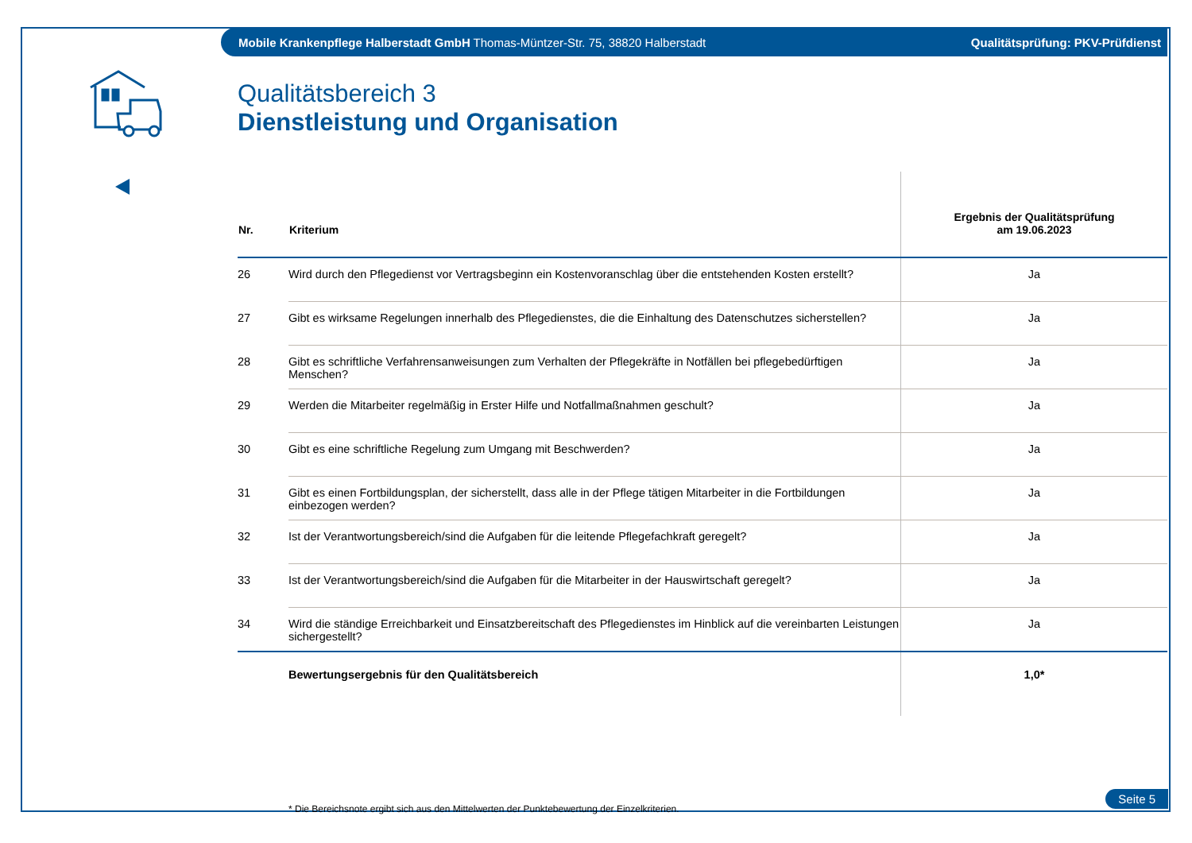Mobile Krankenpflege Halberstadt GmbH Thomas-Müntzer-Str. 75, 38820 Halberstadt Qualitätsprüfung: PKV-Prüfdienst
Qualitätsbereich 3
Dienstleistung und Organisation
| Nr. | Kriterium | Ergebnis der Qualitätsprüfung am 19.06.2023 |
| --- | --- | --- |
| 26 | Wird durch den Pflegedienst vor Vertragsbeginn ein Kostenvoranschlag über die entstehenden Kosten erstellt? | Ja |
| 27 | Gibt es wirksame Regelungen innerhalb des Pflegedienstes, die die Einhaltung des Datenschutzes sicherstellen? | Ja |
| 28 | Gibt es schriftliche Verfahrensanweisungen zum Verhalten der Pflegekräfte in Notfällen bei pflegebedürftigen Menschen? | Ja |
| 29 | Werden die Mitarbeiter regelmäßig in Erster Hilfe und Notfallmaßnahmen geschult? | Ja |
| 30 | Gibt es eine schriftliche Regelung zum Umgang mit Beschwerden? | Ja |
| 31 | Gibt es einen Fortbildungsplan, der sicherstellt, dass alle in der Pflege tätigen Mitarbeiter in die Fortbildungen einbezogen werden? | Ja |
| 32 | Ist der Verantwortungsbereich/sind die Aufgaben für die leitende Pflegefachkraft geregelt? | Ja |
| 33 | Ist der Verantwortungsbereich/sind die Aufgaben für die Mitarbeiter in der Hauswirtschaft geregelt? | Ja |
| 34 | Wird die ständige Erreichbarkeit und Einsatzbereitschaft des Pflegedienstes im Hinblick auf die vereinbarten Leistungen sichergestellt? | Ja |
| | Bewertungsergebnis für den Qualitätsbereich | 1,0* |
* Die Bereichsnote ergibt sich aus den Mittelwerten der Punktebewertung der Einzelkriterien.
Seite 5